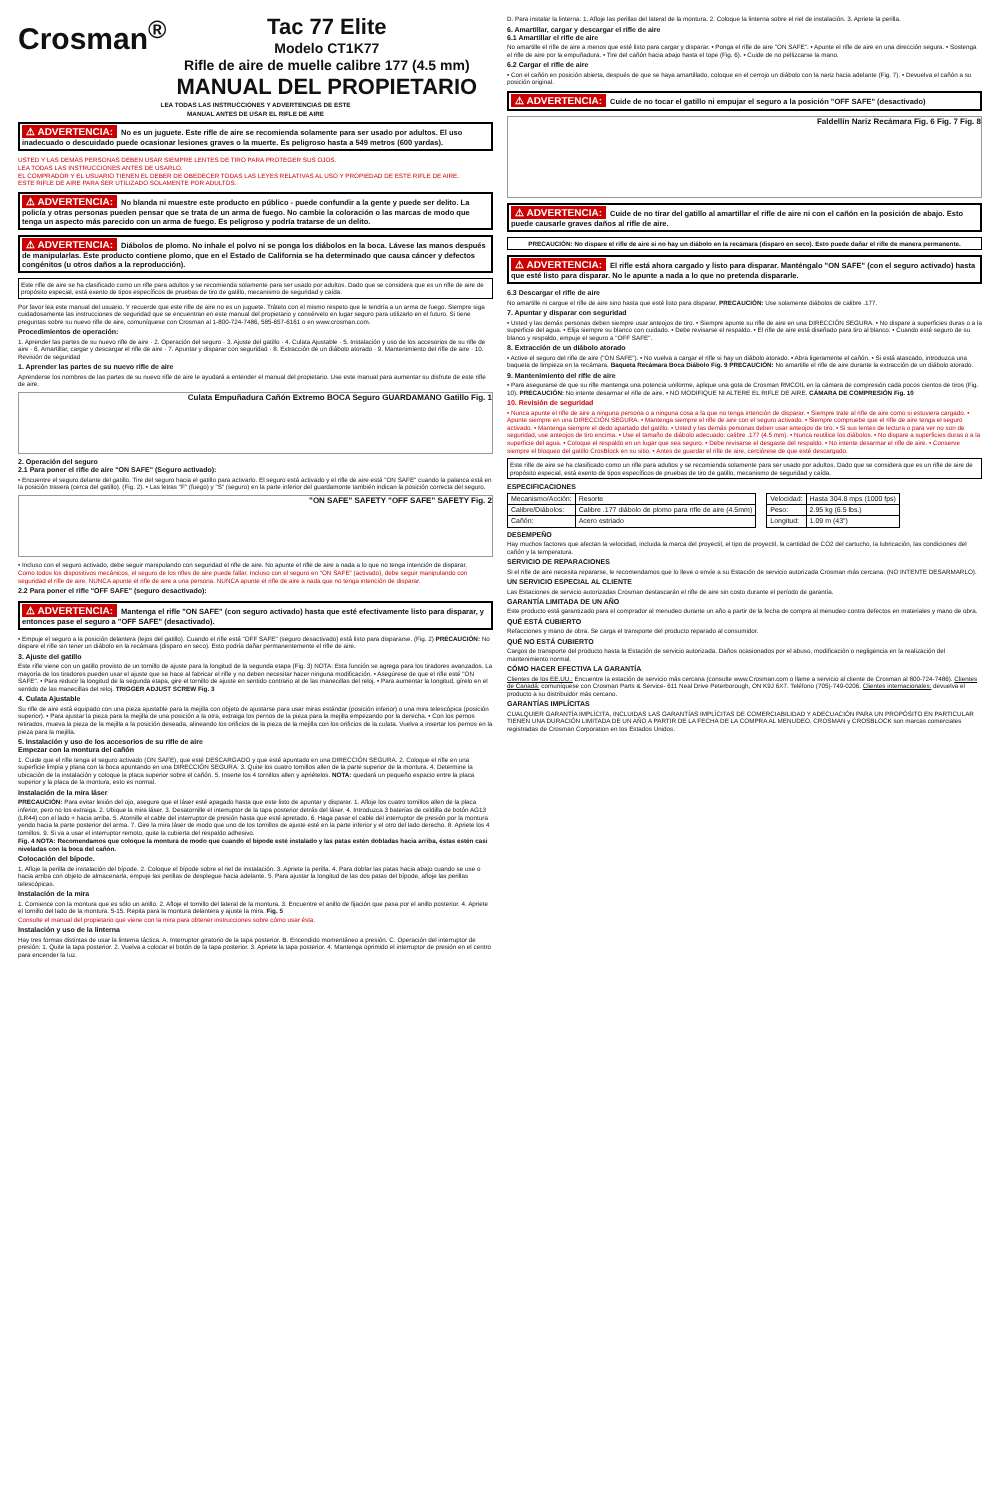Crosman<sup>®</sup>
Tac 77 Elite
Modelo CT1K77
Rifle de aire de muelle calibre 177 (4.5 mm)
MANUAL DEL PROPIETARIO
LEA TODAS LAS INSTRUCCIONES Y ADVERTENCIAS DE ESTE
MANUAL ANTES DE USAR EL RIFLE DE AIRE
⚠ ADVERTENCIA: No es un juguete. Este rifle de aire se recomienda solamente para ser usado por adultos. El uso inadecuado o descuidado puede ocasionar lesiones graves o la muerte. Es peligroso hasta a 549 metros (600 yardas).
USTED Y LAS DEMÁS PERSONAS DEBEN USAR SIEMPRE LENTES DE TIRO PARA PROTEGER SUS OJOS.
LEA TODAS LAS INSTRUCCIONES ANTES DE USARLO.
EL COMPRADOR Y EL USUARIO TIENEN EL DEBER DE OBEDECER TODAS LAS LEYES RELATIVAS AL USO Y PROPIEDAD DE ESTE RIFLE DE AIRE.
ESTE RIFLE DE AIRE PARA SER UTILIZADO SOLAMENTE POR ADULTOS.
⚠ ADVERTENCIA: No blanda ni muestre este producto en público - puede confundir a la gente y puede ser delito. La policía y otras personas pueden pensar que se trata de un arma de fuego. No cambie la coloración o las marcas de modo que tenga un aspecto más parecido con un arma de fuego. Es peligroso y podría tratarse de un delito.
⚠ ADVERTENCIA: Diábolos de plomo. No inhale el polvo ni se ponga los diábolos en la boca. Lávese las manos después de manipularlas. Este producto contiene plomo, que en el Estado de California se ha determinado que causa cáncer y defectos congénitos (u otros daños a la reproducción).
Este rifle de aire se ha clasificado como un rifle para adultos y se recomienda solamente para ser usado por adultos. Dado que se considera que es un rifle de aire de propósito especial, está exento de tipos específicos de pruebas de tiro de gatillo, mecanismo de seguridad y caída.
Por favor lea este manual del usuario. Y recuerde que este rifle de aire no es un juguete. Trátelo con el mismo respeto que le tendría a un arma de fuego. Siempre siga cuidadosamente las instrucciones de seguridad que se encuentran en este manual del propietario y consérvelo en lugar seguro para utilizarlo en el futuro. Si tiene preguntas sobre su nuevo rifle de aire, comuníquese con Crosman al 1-800-724-7486, 585-657-6161 o en www.crosman.com.
Procedimientos de operación:
1. Aprender las partes de su nuevo rifle de aire · 2. Operación del seguro · 3. Ajuste del gatillo · 4. Culata Ajustable · 5. Instalación y uso de los accesorios de su rifle de aire · 6. Amartillar, cargar y descargar el rifle de aire · 7. Apuntar y disparar con seguridad · 8. Extracción de un diábolo atorado · 9. Mantenimiento del rifle de aire · 10. Revisión de seguridad
1. Aprender las partes de su nuevo rifle de aire
Aprenderse los nombres de las partes de su nuevo rifle de aire le ayudará a entender el manual del propietario. Use este manual para aumentar su disfrute de este rifle de aire.
Culata Empuñadura Cañón Extremo BOCA Seguro GUARDAMANO Gatillo Fig. 1
2. Operación del seguro
2.1 Para poner el rifle de aire "ON SAFE" (Seguro activado):
• Encuentre el seguro delante del gatillo. Tire del seguro hacia el gatillo para activarlo. El seguro está activado y el rifle de aire está "ON SAFE" cuando la palanca está en la posición trasera (cerca del gatillo). (Fig. 2). • Las letras "F" (fuego) y "S" (seguro) en la parte inferior del guardamonte también indican la posición correcta del seguro.
"ON SAFE" SAFETY "OFF SAFE" SAFETY Fig. 2
• Incluso con el seguro activado, debe seguir manipulando con seguridad el rifle de aire. No apunte el rifle de aire a nada a lo que no tenga intención de disparar.
Como todos los dispositivos mecánicos, el seguro de los rifles de aire puede fallar. Incluso con el seguro en "ON SAFE" (activado), debe seguir manipulando con seguridad el rifle de aire. NUNCA apunte el rifle de aire a una persona. NUNCA apunte el rifle de aire a nada que no tenga intención de disparar.
2.2 Para poner el rifle "OFF SAFE" (seguro desactivado):
⚠ ADVERTENCIA: Mantenga el rifle "ON SAFE" (con seguro activado) hasta que esté efectivamente listo para disparar, y entonces pase el seguro a "OFF SAFE" (desactivado).
• Empuje el seguro a la posición delantera (lejos del gatillo). Cuando el rifle está "OFF SAFE" (seguro desactivado) está listo para dispararse. (Fig. 2) PRECAUCIÓN: No dispare el rifle sin tener un diábolo en la recámara (disparo en seco). Esto podría dañar permanentemente el rifle de aire.
3. Ajuste del gatillo
Este rifle viene con un gatillo provisto de un tornillo de ajuste para la longitud de la segunda etapa (Fig. 3) NOTA: Esta función se agrega para los tiradores avanzados. La mayoría de los tiradores pueden usar el ajuste que se hace al fabricar el rifle y no deben necesitar hacer ninguna modificación. • Asegúrese de que el rifle esté "ON SAFE". • Para reducir la longitud de la segunda etapa, gire el tornillo de ajuste en sentido contrario al de las manecillas del reloj. • Para aumentar la longitud, gírelo en el sentido de las manecillas del reloj. TRIGGER ADJUST SCREW Fig. 3
4. Culata Ajustable
Su rifle de aire está equipado con una pieza ajustable para la mejilla con objeto de ajustarse para usar miras estándar (posición inferior) o una mira telescópica (posición superior). • Para ajustar la pieza para la mejilla de una posición a la otra, extraiga los pernos de la pieza para la mejilla empezando por la derecha. • Con los pernos retirados, mueva la pieza de la mejilla a la posición deseada, alineando los orificios de la pieza de la mejilla con los orificios de la culata. Vuelva a insertar los pernos en la pieza para la mejilla.
5. Instalación y uso de los accesorios de su rifle de aire
Empezar con la montura del cañón
1. Cuide que el rifle tenga el seguro activado (ON SAFE), que esté DESCARGADO y que esté apuntado en una DIRECCIÓN SEGURA. 2. Coloque el rifle en una superficie limpia y plana con la boca apuntando en una DIRECCIÓN SEGURA. 3. Quite los cuatro tornillos allen de la parte superior de la montura. 4. Determine la ubicación de la instalación y coloque la placa superior sobre el cañón. 5. Inserte los 4 tornillos allen y apriételos. NOTA: quedará un pequeño espacio entre la placa superior y la placa de la montura, esto es normal.
Instalación de la mira láser
PRECAUCIÓN: Para evitar lesión del ojo, asegure que el láser esté apagado hasta que este listo de apuntar y disparar. 1. Afloje los cuatro tornillos allen de la placa inferior, pero no los extraiga. 2. Ubique la mira láser. 3. Desatornille el interruptor de la tapa posterior detrás del láser. 4. Introduzca 3 baterías de celdilla de botón AG13 (LR44) con el lado + hacia arriba. 5. Atornille el cable del interruptor de presión hasta que esté apretado. 6. Haga pasar el cable del interruptor de presión por la montura yendo hacia la parte posterior del arma. 7. Gire la mira láser de modo que uno de los tornillos de ajuste esté en la parte inferior y el otro del lado derecho. 8. Apriete los 4 tornillos. 9. Si va a usar el interruptor remoto, quite la cubierta del respaldo adhesivo.
Fig. 4 NOTA: Recomendamos que coloque la montura de modo que cuando el bípode esté instalado y las patas estén dobladas hacia arriba, éstas estén casi niveladas con la boca del cañón.
Colocación del bípode.
1. Afloje la perilla de instalación del bípode. 2. Coloque el bípode sobre el riel de instalación. 3. Apriete la perilla. 4. Para doblar las patas hacia abajo cuando se use o hacia arriba con objeto de almacenarla, empuje las perillas de desplegue hacia adelante. 5. Para ajustar la longitud de las dos patas del bípode, afloje las perillas telescópicas.
Instalación de la mira
1. Comience con la montura que es sólo un anillo. 2. Afloje el tornillo del lateral de la montura. 3. Encuentre el anillo de fijación que pasa por el anillo posterior. 4. Apriete el tornillo del lado de la montura. 5-15. Repita para la montura delantera y ajuste la mira. Fig. 5
Consulte el manual del propietario que viene con la mira para obtener instrucciones sobre cómo usar ésta.
Instalación y uso de la linterna
Hay tres formas distintas de usar la linterna táctica. A. Interruptor giratorio de la tapa posterior. B. Encendido momentáneo a presión. C. Operación del interruptor de presión: 1. Quite la tapa posterior. 2. Vuelva a colocar el botón de la tapa posterior. 3. Apriete la tapa posterior. 4. Mantenga oprimido el interruptor de presión en el centro para encender la luz.
D. Para instalar la linterna: 1. Afloje las perillas del lateral de la montura. 2. Coloque la linterna sobre el riel de instalación. 3. Apriete la perilla.
6. Amartillar, cargar y descargar el rifle de aire
6.1 Amartillar el rifle de aire
No amartille el rifle de aire a menos que esté listo para cargar y disparar. • Ponga el rifle de aire "ON SAFE". • Apunte el rifle de aire en una dirección segura. • Sostenga el rifle de aire por la empuñadura. • Tire del cañón hacia abajo hasta el tope (Fig. 6). • Cuide de no pellizcarse la mano.
6.2 Cargar el rifle de aire
• Con el cañón en posición abierta, después de que se haya amartillado, coloque en el cerrojo un diábolo con la nariz hacia adelante (Fig. 7). • Devuelva el cañón a su posición original.
⚠ ADVERTENCIA: Cuide de no tocar el gatillo ni empujar el seguro a la posición "OFF SAFE" (desactivado)
Faldellín Nariz Recámara Fig. 6 Fig. 7 Fig. 8
⚠ ADVERTENCIA: Cuide de no tirar del gatillo al amartillar el rifle de aire ni con el cañón en la posición de abajo. Esto puede causarle graves daños al rifle de aire.
PRECAUCIÓN: No dispare el rifle de aire si no hay un diábolo en la recámara (disparo en seco). Esto puede dañar el rifle de manera permanente.
⚠ ADVERTENCIA: El rifle está ahora cargado y listo para disparar. Manténgalo "ON SAFE" (con el seguro activado) hasta que esté listo para disparar. No le apunte a nada a lo que no pretenda dispararle.
6.3 Descargar el rifle de aire
No amartille ni cargue el rifle de aire sino hasta que esté listo para disparar. PRECAUCIÓN: Use solamente diábolos de calibre .177.
7. Apuntar y disparar con seguridad
• Usted y las demás personas deben siempre usar anteojos de tiro. • Siempre apunte su rifle de aire en una DIRECCIÓN SEGURA. • No dispare a superficies duras o a la superficie del agua. • Elija siempre su blanco con cuidado. • Debe revisarse el respaldo. • El rifle de aire está diseñado para tiro al blanco. • Cuando esté seguro de su blanco y respaldo, empuje el seguro a "OFF SAFE".
8. Extracción de un diábolo atorado
• Active el seguro del rifle de aire ("ON SAFE"). • No vuelva a cargar el rifle si hay un diábolo atorado. • Abra ligeramente el cañón. • Si está atascado, introduzca una baqueta de limpieza en la recámara. Baqueta Recámara Boca Diábolo Fig. 9 PRECAUCIÓN: No amartille el rifle de aire durante la extracción de un diábolo atorado.
9. Mantenimiento del rifle de aire
• Para asegurarse de que su rifle mantenga una potencia uniforme, aplique una gota de Crosman RMCOIL en la cámara de compresión cada pocos cientos de tiros (Fig. 10). PRECAUCIÓN: No intente desarmar el rifle de aire. • NO MODIFIQUE NI ALTERE EL RIFLE DE AIRE. CÁMARA DE COMPRESIÓN Fig. 10
10. Revisión de seguridad
• Nunca apunte el rifle de aire a ninguna persona o a ninguna cosa a la que no tenga intención de disparar. • Siempre trate al rifle de aire como si estuviera cargado. • Apunte siempre en una DIRECCIÓN SEGURA. • Mantenga siempre el rifle de aire con el seguro activado. • Siempre compruebe que el rifle de aire tenga el seguro activado. • Mantenga siempre el dedo apartado del gatillo. • Usted y las demás personas deben usar anteojos de tiro. • Si sus lentes de lectura o para ver no son de seguridad, use anteojos de tiro encima. • Use el tamaño de diábolo adecuado: calibre .177 (4.5 mm). • Nunca reutilice los diábolos. • No dispare a superficies duras o a la superficie del agua. • Coloque el respaldo en un lugar que sea seguro. • Debe revisarse el desgaste del respaldo. • No intente desarmar el rifle de aire. • Conserve siempre el bloqueo del gatillo CrosBlock en su sitio. • Antes de guardar el rifle de aire, cerciórese de que esté descargado.
Este rifle de aire se ha clasificado como un rifle para adultos y se recomienda solamente para ser usado por adultos. Dado que se considera que es un rifle de aire de propósito especial, está exento de tipos específicos de pruebas de tiro de gatillo, mecanismo de seguridad y caída.
ESPECIFICACIONES
| Mecanismo/Acción: | Resorte |
| Calibre/Diábolos: | Calibre .177 diábolo de plomo para rifle de aire (4.5mm) |
| Cañón: | Acero estriado |
| Velocidad: | Hasta 304.8 mps (1000 fps) |
| Peso: | 2.95 kg (6.5 lbs.) |
| Longitud: | 1.09 m (43") |
DESEMPEÑO
Hay muchos factores que afectan la velocidad, incluida la marca del proyectil, el tipo de proyectil, la cantidad de CO2 del cartucho, la lubricación, las condiciones del cañón y la temperatura.
SERVICIO DE REPARACIONES
Si el rifle de aire necesita repararse, le recomendamos que lo lleve o envíe a su Estación de servicio autorizada Crosman más cercana. (NO INTENTE DESARMARLO).
UN SERVICIO ESPECIAL AL CLIENTE
Las Estaciones de servicio autorizadas Crosman destascarán el rifle de aire sin costo durante el período de garantía.
GARANTÍA LIMITADA DE UN AÑO
Este producto está garantizado para el comprador al menudeo durante un año a partir de la fecha de compra al menudeo contra defectos en materiales y mano de obra.
QUÉ ESTÁ CUBIERTO
Refacciones y mano de obra. Se carga el transporte del producto reparado al consumidor.
QUÉ NO ESTÁ CUBIERTO
Cargos de transporte del producto hasta la Estación de servicio autorizada. Daños ocasionados por el abuso, modificación o negligencia en la realización del mantenimiento normal.
CÓMO HACER EFECTIVA LA GARANTÍA
Clientes de los EE.UU.: Encuentre la estación de servicio más cercana (consulte www.Crosman.com o llame a servicio al cliente de Crosman al 800-724-7486). Clientes de Canadá: comuníquese con Crosman Parts & Service- 611 Neal Drive Peterborough, ON K9J 6X7. Teléfono (705)-749-0206. Clientes internacionales: devuelva el producto a su distribuidor más cercano.
GARANTÍAS IMPLÍCITAS
CUALQUIER GARANTÍA IMPLÍCITA, INCLUIDAS LAS GARANTÍAS IMPLÍCITAS DE COMERCIABILIDAD Y ADECUACIÓN PARA UN PROPÓSITO EN PARTICULAR TIENEN UNA DURACIÓN LIMITADA DE UN AÑO A PARTIR DE LA FECHA DE LA COMPRA AL MENUDEO. CROSMAN y CROSBLOCK son marcas comerciales registradas de Crosman Corporation en los Estados Unidos.